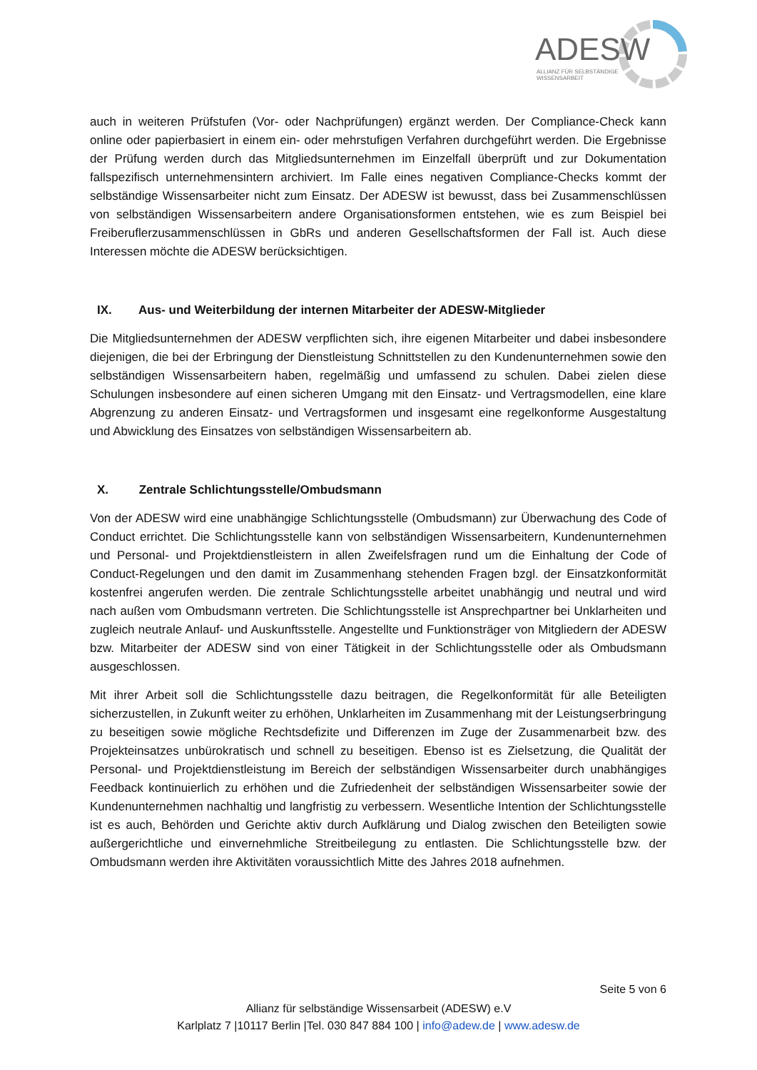ADESW
ALLIANZ FÜR SELBSTÄNDIGE
WISSENSARBEIT
auch in weiteren Prüfstufen (Vor- oder Nachprüfungen) ergänzt werden. Der Compliance-Check kann online oder papierbasiert in einem ein- oder mehrstufigen Verfahren durchgeführt werden. Die Ergebnisse der Prüfung werden durch das Mitgliedsunternehmen im Einzelfall überprüft und zur Dokumentation fallspezifisch unternehmensintern archiviert. Im Falle eines negativen Compliance-Checks kommt der selbständige Wissensarbeiter nicht zum Einsatz. Der ADESW ist bewusst, dass bei Zusammenschlüssen von selbständigen Wissensarbeitern andere Organisationsformen entstehen, wie es zum Beispiel bei Freiberuflerzusammenschlüssen in GbRs und anderen Gesellschaftsformen der Fall ist. Auch diese Interessen möchte die ADESW berücksichtigen.
IX. Aus- und Weiterbildung der internen Mitarbeiter der ADESW-Mitglieder
Die Mitgliedsunternehmen der ADESW verpflichten sich, ihre eigenen Mitarbeiter und dabei insbesondere diejenigen, die bei der Erbringung der Dienstleistung Schnittstellen zu den Kundenunternehmen sowie den selbständigen Wissensarbeitern haben, regelmäßig und umfassend zu schulen. Dabei zielen diese Schulungen insbesondere auf einen sicheren Umgang mit den Einsatz- und Vertragsmodellen, eine klare Abgrenzung zu anderen Einsatz- und Vertragsformen und insgesamt eine regelkonforme Ausgestaltung und Abwicklung des Einsatzes von selbständigen Wissensarbeitern ab.
X. Zentrale Schlichtungsstelle/Ombudsmann
Von der ADESW wird eine unabhängige Schlichtungsstelle (Ombudsmann) zur Überwachung des Code of Conduct errichtet. Die Schlichtungsstelle kann von selbständigen Wissensarbeitern, Kundenunternehmen und Personal- und Projektdienstleistern in allen Zweifelsfragen rund um die Einhaltung der Code of Conduct-Regelungen und den damit im Zusammenhang stehenden Fragen bzgl. der Einsatzkonformität kostenfrei angerufen werden. Die zentrale Schlichtungsstelle arbeitet unabhängig und neutral und wird nach außen vom Ombudsmann vertreten. Die Schlichtungsstelle ist Ansprechpartner bei Unklarheiten und zugleich neutrale Anlauf- und Auskunftsstelle. Angestellte und Funktionsträger von Mitgliedern der ADESW bzw. Mitarbeiter der ADESW sind von einer Tätigkeit in der Schlichtungsstelle oder als Ombudsmann ausgeschlossen.
Mit ihrer Arbeit soll die Schlichtungsstelle dazu beitragen, die Regelkonformität für alle Beteiligten sicherzustellen, in Zukunft weiter zu erhöhen, Unklarheiten im Zusammenhang mit der Leistungserbringung zu beseitigen sowie mögliche Rechtsdefizite und Differenzen im Zuge der Zusammenarbeit bzw. des Projekteinsatzes unbürokratisch und schnell zu beseitigen. Ebenso ist es Zielsetzung, die Qualität der Personal- und Projektdienstleistung im Bereich der selbständigen Wissensarbeiter durch unabhängiges Feedback kontinuierlich zu erhöhen und die Zufriedenheit der selbständigen Wissensarbeiter sowie der Kundenunternehmen nachhaltig und langfristig zu verbessern. Wesentliche Intention der Schlichtungsstelle ist es auch, Behörden und Gerichte aktiv durch Aufklärung und Dialog zwischen den Beteiligten sowie außergerichtliche und einvernehmliche Streitbeilegung zu entlasten. Die Schlichtungsstelle bzw. der Ombudsmann werden ihre Aktivitäten voraussichtlich Mitte des Jahres 2018 aufnehmen.
Seite 5 von 6
Allianz für selbständige Wissensarbeit (ADESW) e.V
Karlplatz 7 |10117 Berlin |Tel. 030 847 884 100 | info@adew.de | www.adesw.de